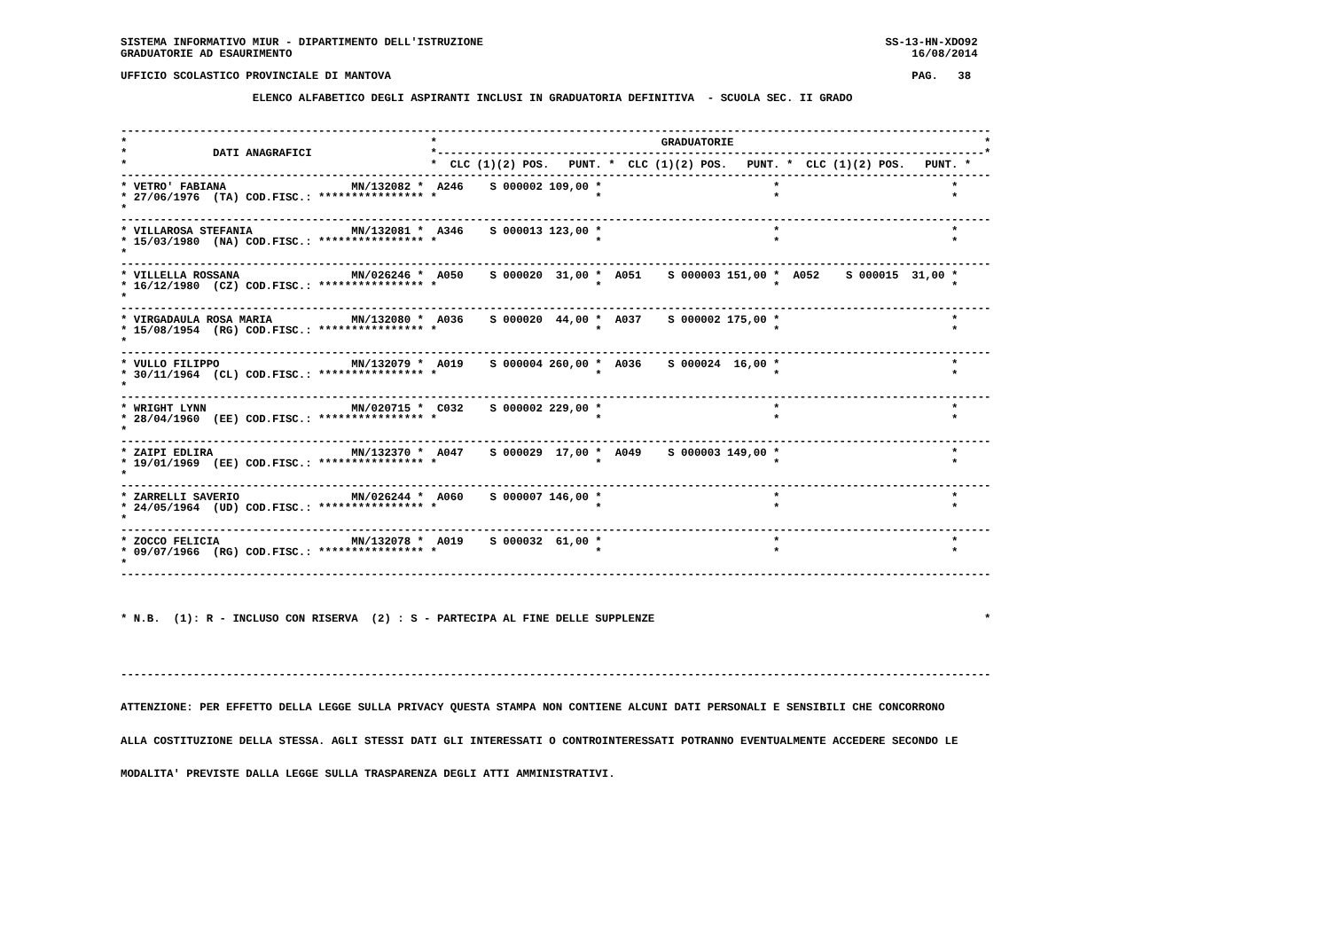SISTEMA INFORMATIVO MIUR - DIPARTIMENTO DELL'ISTRUZIONE                                                             SS-13-HN-XDO92
GRADUATORIE AD ESAURIMENTO                                                                                              16/08/2014

UFFICIO SCOLASTICO PROVINCIALE DI MANTOVA                                                                               PAG.   38

                    ELENCO ALFABETICO DEGLI ASPIRANTI INCLUSI IN GRADUATORIA DEFINITIVA  - SCUOLA SEC. II GRADO


------------------------------------------------------------------------------------------------------------------------------------
*                                              *                                  GRADUATORIE                                      *
*             DATI ANAGRAFICI                  *-----------------------------------------------------------------------------------*
*                                              *  CLC (1)(2) POS.   PUNT. *  CLC (1)(2) POS.   PUNT. *  CLC (1)(2) POS.   PUNT. *
------------------------------------------------------------------------------------------------------------------------------------
* VETRO' FABIANA                   MN/132082 *  A246    S 000002 109,00 *                          *                          *
* 27/06/1976  (TA) COD.FISC.: **************** *                        *                          *                          *
*
------------------------------------------------------------------------------------------------------------------------------------
* VILLAROSA STEFANIA               MN/132081 *  A346    S 000013 123,00 *                          *                          *
* 15/03/1980  (NA) COD.FISC.: **************** *                        *                          *                          *
*
------------------------------------------------------------------------------------------------------------------------------------
* VILLELLA ROSSANA                 MN/026246 *  A050    S 000020  31,00 *  A051    S 000003 151,00 *  A052    S 000015  31,00 *
* 16/12/1980  (CZ) COD.FISC.: **************** *                        *                          *                          *
*
------------------------------------------------------------------------------------------------------------------------------------
* VIRGADAULA ROSA MARIA            MN/132080 *  A036    S 000020  44,00 *  A037    S 000002 175,00 *                          *
* 15/08/1954  (RG) COD.FISC.: **************** *                        *                          *                          *
*
------------------------------------------------------------------------------------------------------------------------------------
* VULLO FILIPPO                    MN/132079 *  A019    S 000004 260,00 *  A036    S 000024  16,00 *                          *
* 30/11/1964  (CL) COD.FISC.: **************** *                        *                          *                          *
*
------------------------------------------------------------------------------------------------------------------------------------
* WRIGHT LYNN                      MN/020715 *  C032    S 000002 229,00 *                          *                          *
* 28/04/1960  (EE) COD.FISC.: **************** *                        *                          *                          *
*
------------------------------------------------------------------------------------------------------------------------------------
* ZAIPI EDLIRA                     MN/132370 *  A047    S 000029  17,00 *  A049    S 000003 149,00 *                          *
* 19/01/1969  (EE) COD.FISC.: **************** *                        *                          *                          *
*
------------------------------------------------------------------------------------------------------------------------------------
* ZARRELLI SAVERIO                 MN/026244 *  A060    S 000007 146,00 *                          *                          *
* 24/05/1964  (UD) COD.FISC.: **************** *                        *                          *                          *
*
------------------------------------------------------------------------------------------------------------------------------------
* ZOCCO FELICIA                    MN/132078 *  A019    S 000032  61,00 *                          *                          *
* 09/07/1966  (RG) COD.FISC.: **************** *                        *                          *                          *
*
------------------------------------------------------------------------------------------------------------------------------------



* N.B.  (1): R - INCLUSO CON RISERVA  (2) : S - PARTECIPA AL FINE DELLE SUPPLENZE                                                  *




------------------------------------------------------------------------------------------------------------------------------------


ATTENZIONE: PER EFFETTO DELLA LEGGE SULLA PRIVACY QUESTA STAMPA NON CONTIENE ALCUNI DATI PERSONALI E SENSIBILI CHE CONCORRONO


ALLA COSTITUZIONE DELLA STESSA. AGLI STESSI DATI GLI INTERESSATI O CONTROINTERESSATI POTRANNO EVENTUALMENTE ACCEDERE SECONDO LE


MODALITA' PREVISTE DALLA LEGGE SULLA TRASPARENZA DEGLI ATTI AMMINISTRATIVI.